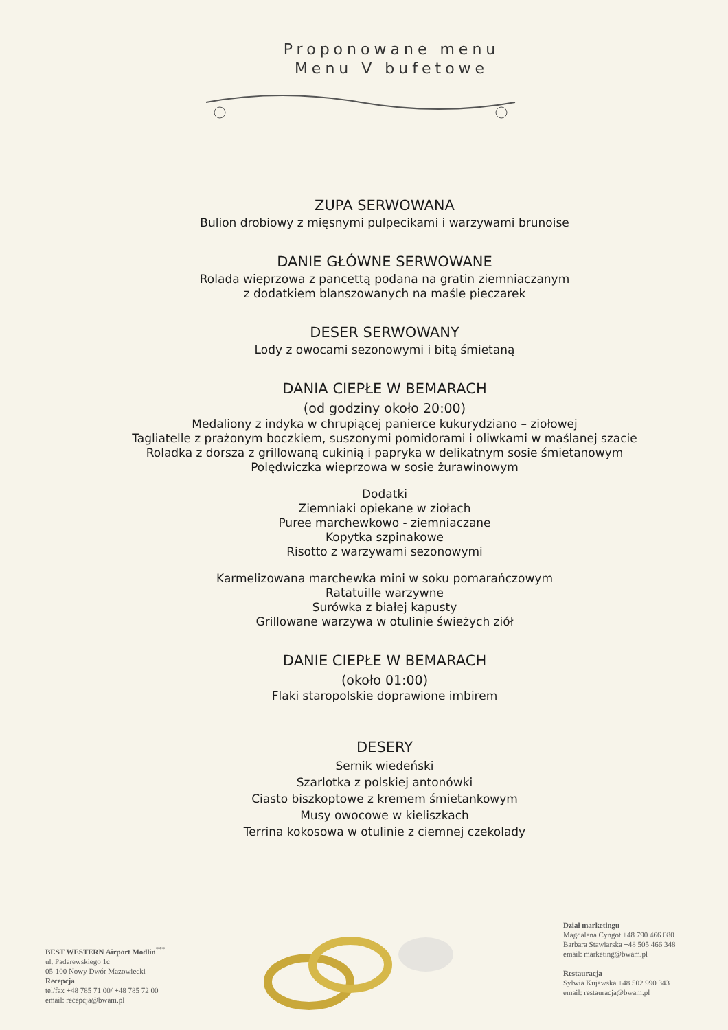Proponowane menu
Menu V bufetowe
ZUPA SERWOWANA
Bulion drobiowy z mięsnymi pulpecikami i warzywami brunoise
DANIE GŁÓWNE SERWOWANE
Rolada wieprzowa z pancettą podana na gratin ziemniaczanym
z dodatkiem blanszowanych na maśle pieczarek
DESER SERWOWANY
Lody z owocami sezonowymi i bitą śmietaną
DANIA CIEPŁE W BEMARACH
(od godziny około 20:00)
Medaliony z indyka w chrupiącej panierce kukurydziano – ziołowej
Tagliatelle z prażonym boczkiem, suszonymi pomidorami i oliwkami w maślanej szacie
Roladka z dorsza z grillowaną cukinią i papryka w delikatnym sosie śmietanowym
Polędwiczka wieprzowa w sosie żurawinowym
Dodatki
Ziemniaki opiekane w ziołach
Puree marchewkowo - ziemniaczane
Kopytka szpinakowe
Risotto z warzywami sezonowymi
Karmelizowana marchewka mini w soku pomarańczowym
Ratatuille warzywne
Surówka z białej kapusty
Grillowane warzywa w otulinie świeżych ziół
DANIE CIEPŁE W BEMARACH
(około 01:00)
Flaki staropolskie doprawione imbirem
DESERY
Sernik wiedeński
Szarlotka z polskiej antonówki
Ciasto biszkoptowe z kremem śmietankowym
Musy owocowe w kieliszkach
Terrina kokosowa w otulinie z ciemnej czekolady
BEST WESTERN Airport Modlin<sup>***</sup>
ul. Paderewskiego 1c
05-100 Nowy Dwór Mazowiecki
Recepcja
tel/fax +48 785 71 00/ +48 785 72 00
email: recepcja@bwam.pl
Dział marketingu
Magdalena Cyngot +48 790 466 080
Barbara Stawiarska +48 505 466 348
email: marketing@bwam.pl
Restauracja
Sylwia Kujawska +48 502 990 343
email: restauracja@bwam.pl